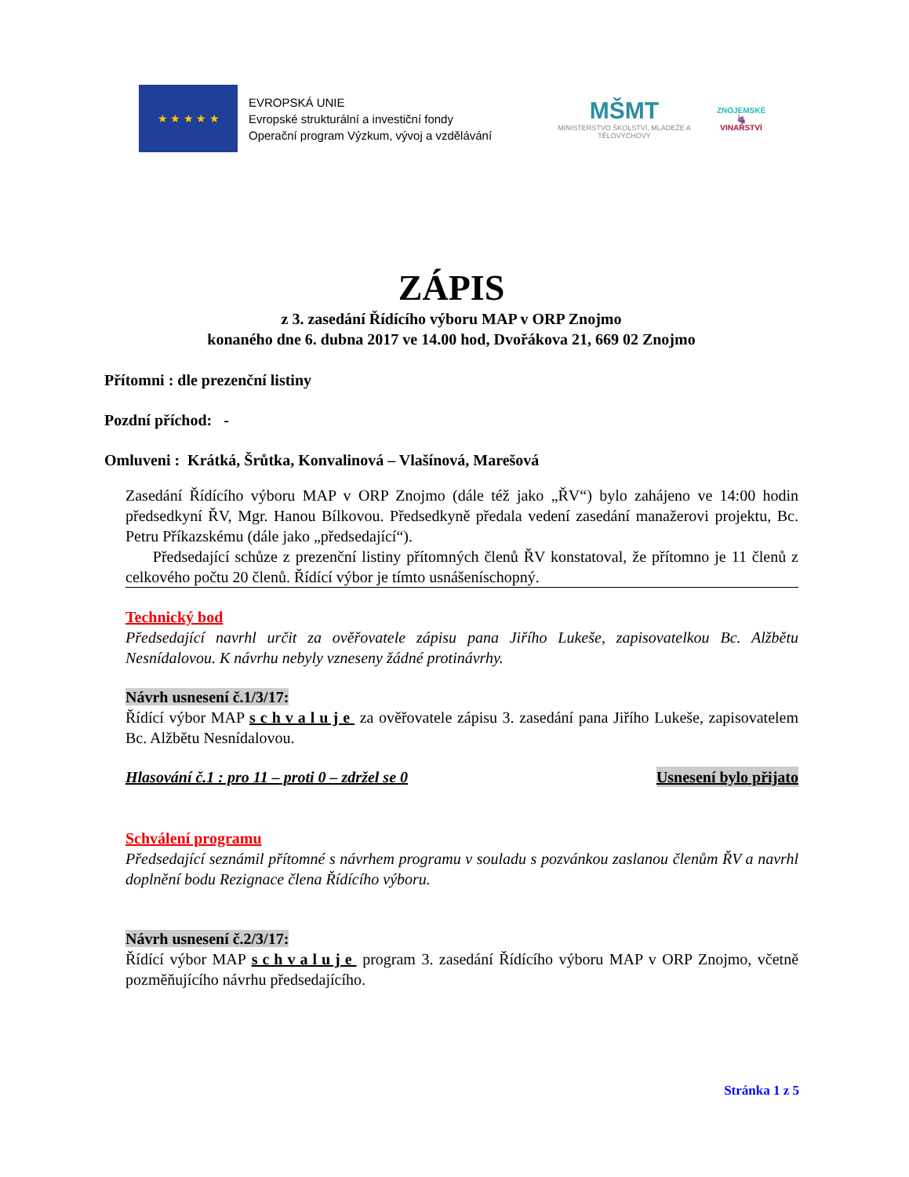★ ★ ★ ★ ★
EVROPSKÁ UNIE
Evropské strukturální a investiční fondy
Operační program Výzkum, vývoj a vzdělávání
MŠMT
MINISTERSTVO ŠKOLSTVÍ, MLÁDEŽE A TĚLOVÝCHOVY
ZNOJEMSKÉ
🍇
VINAŘSTVÍ
ZÁPIS
z 3. zasedání Řídícího výboru MAP v ORP Znojmo
konaného dne 6. dubna 2017 ve 14.00 hod, Dvořákova 21, 669 02 Znojmo
Přítomni : dle prezenční listiny
Pozdní příchod: -
Omluveni : Krátká, Šrůtka, Konvalinová – Vlašínová, Marešová
Zasedání Řídícího výboru MAP v ORP Znojmo (dále též jako „ŘV“) bylo zahájeno ve 14:00 hodin předsedkyní ŘV, Mgr. Hanou Bílkovou. Předsedkyně předala vedení zasedání manažerovi projektu, Bc. Petru Příkazskému (dále jako „předsedající“).
Předsedající schůze z prezenční listiny přítomných členů ŘV konstatoval, že přítomno je 11 členů z celkového počtu 20 členů. Řídící výbor je tímto usnášeníschopný.
Technický bod
Předsedající navrhl určit za ověřovatele zápisu pana Jiřího Lukeše, zapisovatelkou Bc. Alžbětu Nesnídalovou. K návrhu nebyly vzneseny žádné protinávrhy.
Návrh usnesení č.1/3/17:
Řídící výbor MAP schvaluje za ověřovatele zápisu 3. zasedání pana Jiřího Lukeše, zapisovatelem Bc. Alžbětu Nesnídalovou.
Hlasování č.1 : pro 11 – proti 0 – zdržel se 0 Usnesení bylo přijato
Schválení programu
Předsedající seznámil přítomné s návrhem programu v souladu s pozvánkou zaslanou členům ŘV a navrhl doplnění bodu Rezignace člena Řídícího výboru.
Návrh usnesení č.2/3/17:
Řídící výbor MAP schvaluje program 3. zasedání Řídícího výboru MAP v ORP Znojmo, včetně pozměňujícího návrhu předsedajícího.
Stránka 1 z 5